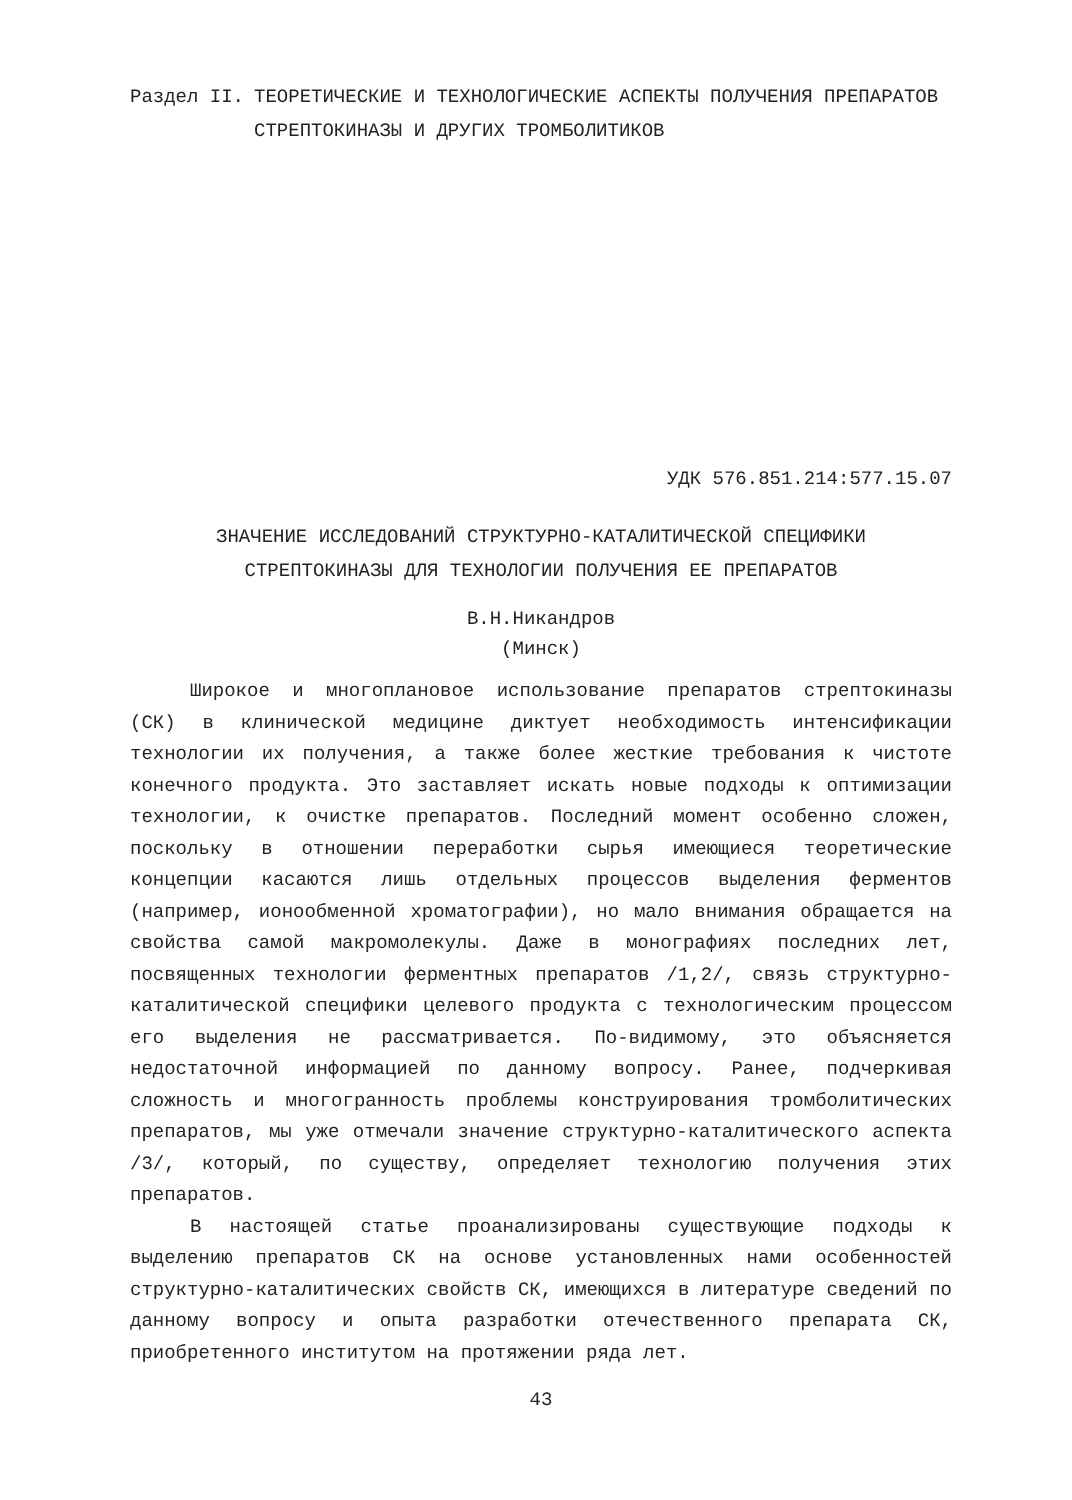Раздел II. ТЕОРЕТИЧЕСКИЕ И ТЕХНОЛОГИЧЕСКИЕ АСПЕКТЫ ПОЛУЧЕНИЯ ПРЕПАРАТОВ СТРЕПТОКИНАЗЫ И ДРУГИХ ТРОМБОЛИТИКОВ
УДК 576.851.214:577.15.07
ЗНАЧЕНИЕ ИССЛЕДОВАНИЙ СТРУКТУРНО-КАТАЛИТИЧЕСКОЙ СПЕЦИФИКИ
СТРЕПТОКИНАЗЫ ДЛЯ ТЕХНОЛОГИИ ПОЛУЧЕНИЯ ЕЕ ПРЕПАРАТОВ
В.Н.Никандров
(Минск)
Широкое и многоплановое использование препаратов стрептокиназы (СК) в клинической медицине диктует необходимость интенсификации технологии их получения, а также более жесткие требования к чистоте конечного продукта. Это заставляет искать новые подходы к оптимизации технологии, к очистке препаратов. Последний момент особенно сложен, поскольку в отношении переработки сырья имеющиеся теоретические концепции касаются лишь отдельных процессов выделения ферментов (например, ионообменной хроматографии), но мало внимания обращается на свойства самой макромолекулы. Даже в монографиях последних лет, посвященных технологии ферментных препаратов /1,2/, связь структурно-каталитической специфики целевого продукта с технологическим процессом его выделения не рассматривается. По-видимому, это объясняется недостаточной информацией по данному вопросу. Ранее, подчеркивая сложность и многогранность проблемы конструирования тромболитических препаратов, мы уже отмечали значение структурно-каталитического аспекта /3/, который, по существу, определяет технологию получения этих препаратов.
В настоящей статье проанализированы существующие подходы к выделению препаратов СК на основе установленных нами особенностей структурно-каталитических свойств СК, имеющихся в литературе сведений по данному вопросу и опыта разработки отечественного препарата СК, приобретенного институтом на протяжении ряда лет.
43